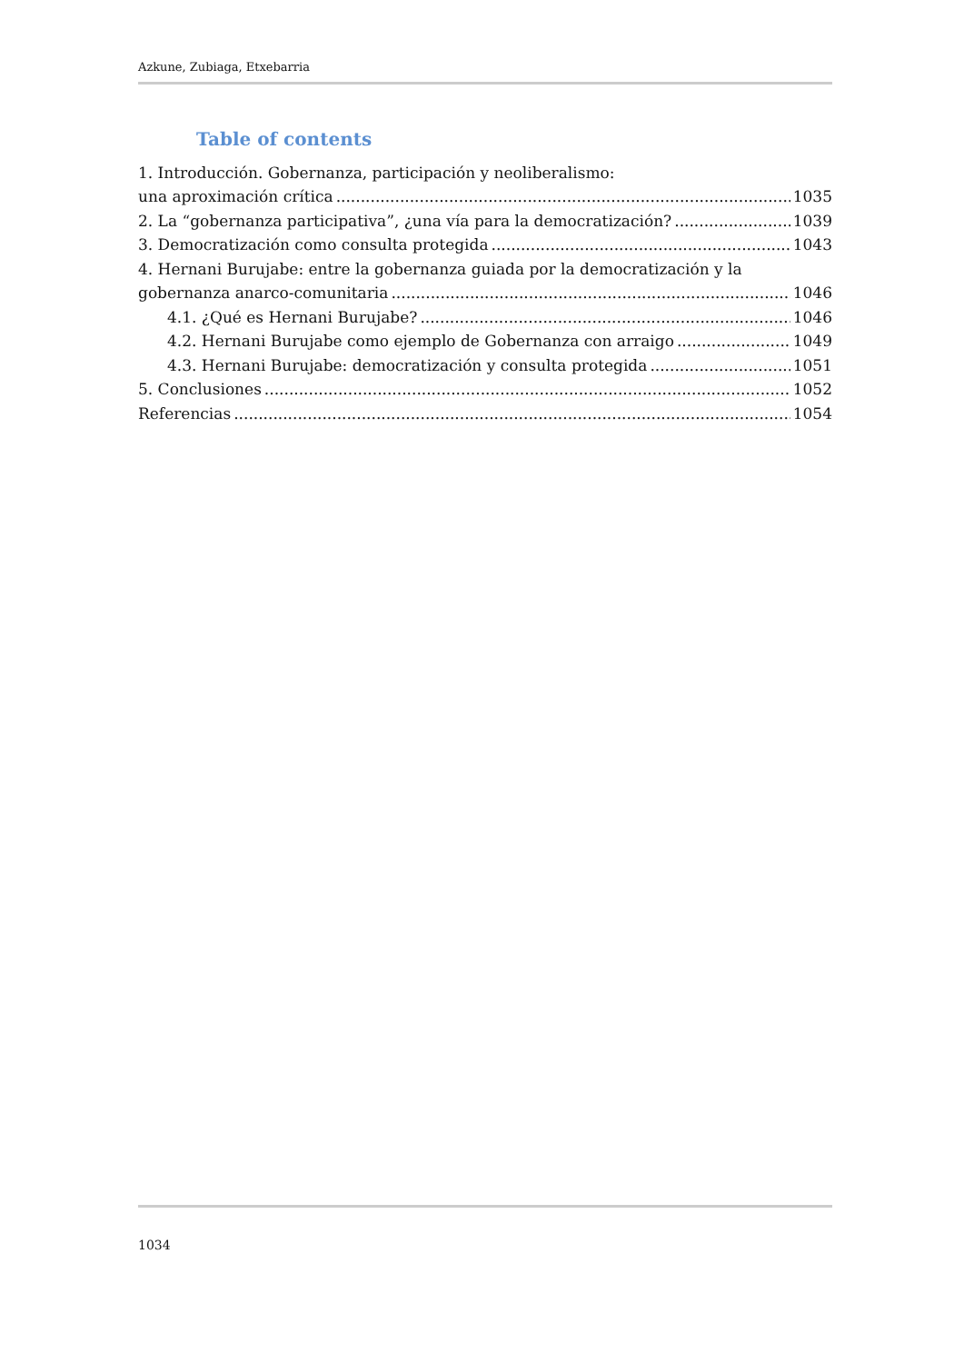Azkune, Zubiaga, Etxebarria
Table of contents
1. Introducción. Gobernanza, participación y neoliberalismo:
una aproximación crítica 1035
2. La “gobernanza participativa”, ¿una vía para la democratización? 1039
3. Democratización como consulta protegida 1043
4. Hernani Burujabe: entre la gobernanza guiada por la democratización y la
gobernanza anarco-comunitaria 1046
4.1. ¿Qué es Hernani Burujabe? 1046
4.2. Hernani Burujabe como ejemplo de Gobernanza con arraigo 1049
4.3. Hernani Burujabe: democratización y consulta protegida 1051
5. Conclusiones 1052
Referencias 1054
1034